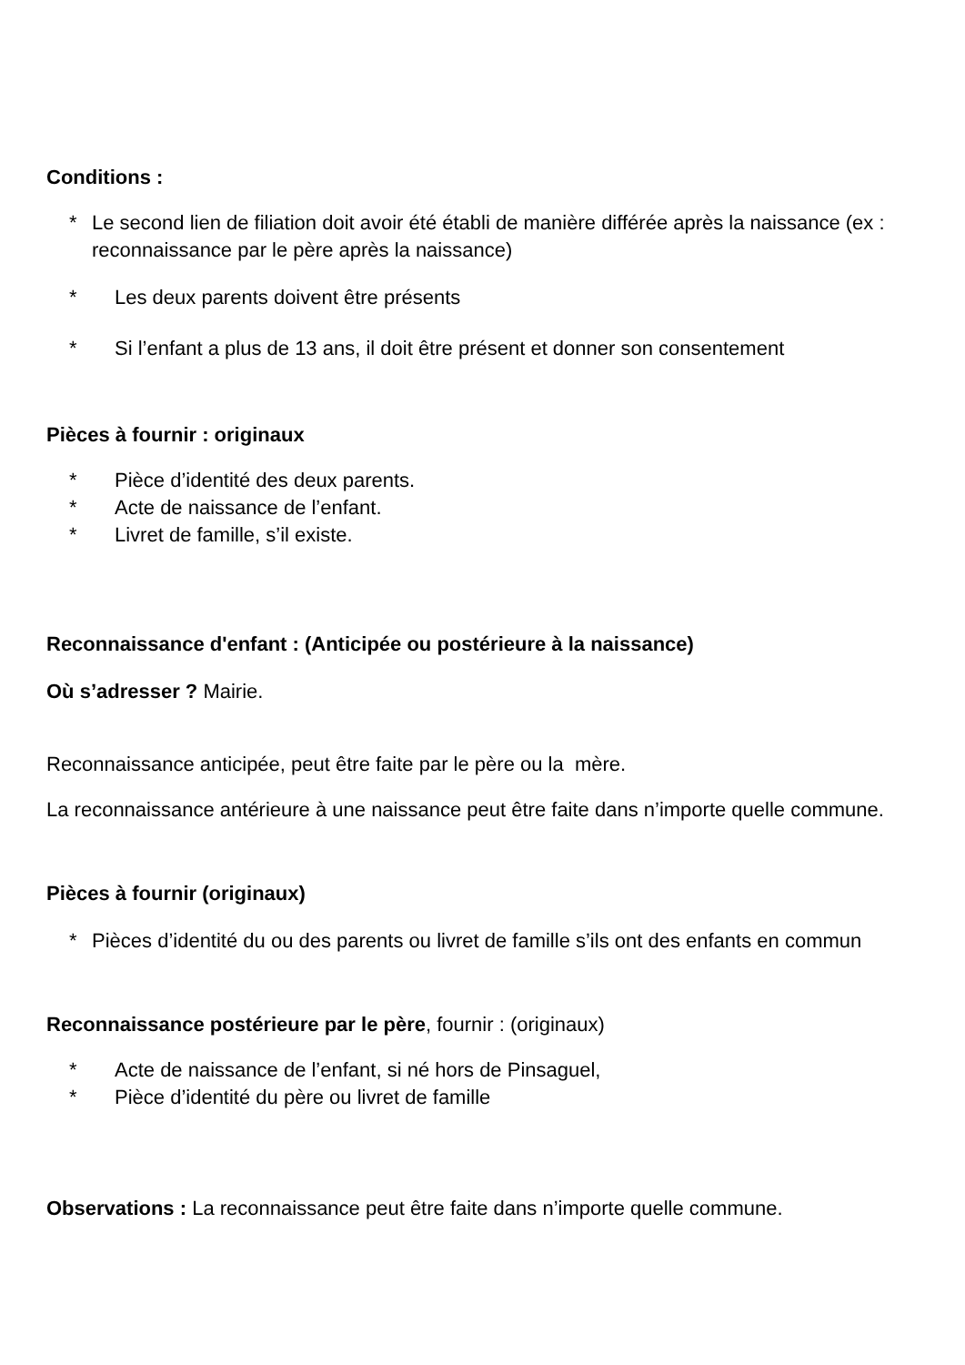Conditions :
* Le second lien de filiation doit avoir été établi de manière différée après la naissance (ex : reconnaissance par le père après la naissance)
* Les deux parents doivent être présents
* Si l’enfant a plus de 13 ans, il doit être présent et donner son consentement
Pièces à fournir : originaux
* Pièce d’identité des deux parents.
* Acte de naissance de l’enfant.
* Livret de famille, s’il existe.
Reconnaissance d'enfant : (Anticipée ou postérieure à la naissance)
Où s’adresser ? Mairie.
Reconnaissance anticipée, peut être faite par le père ou la mère.
La reconnaissance antérieure à une naissance peut être faite dans n’importe quelle commune.
Pièces à fournir (originaux)
* Pièces d’identité du ou des parents ou livret de famille s’ils ont des enfants en commun
Reconnaissance postérieure par le père, fournir : (originaux)
* Acte de naissance de l’enfant, si né hors de Pinsaguel,
* Pièce d’identité du père ou livret de famille
Observations : La reconnaissance peut être faite dans n’importe quelle commune.